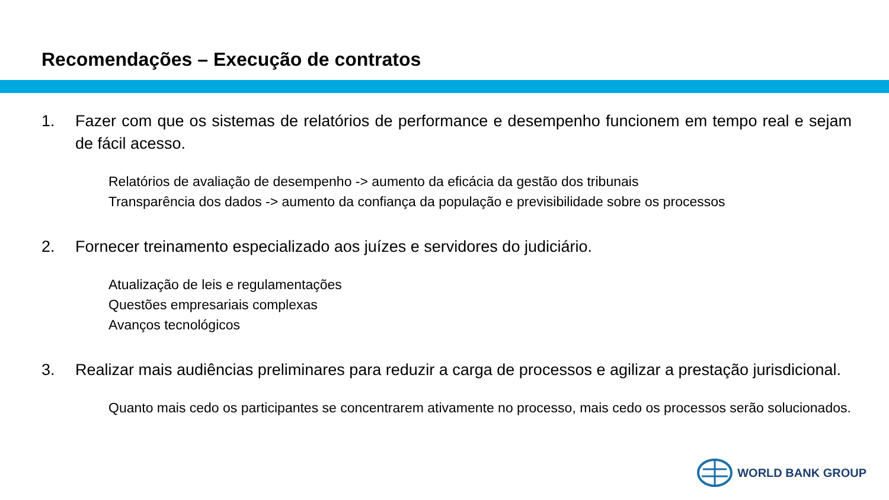Recomendações – Execução de contratos
1. Fazer com que os sistemas de relatórios de performance e desempenho funcionem em tempo real e sejam de fácil acesso.
Relatórios de avaliação de desempenho -> aumento da eficácia da gestão dos tribunais
Transparência dos dados -> aumento da confiança da população e previsibilidade sobre os processos
2. Fornecer treinamento especializado aos juízes e servidores do judiciário.
Atualização de leis e regulamentações
Questões empresariais complexas
Avanços tecnológicos
3. Realizar mais audiências preliminares para reduzir a carga de processos e agilizar a prestação jurisdicional.
Quanto mais cedo os participantes se concentrarem ativamente no processo, mais cedo os processos serão solucionados.
WORLD BANK GROUP